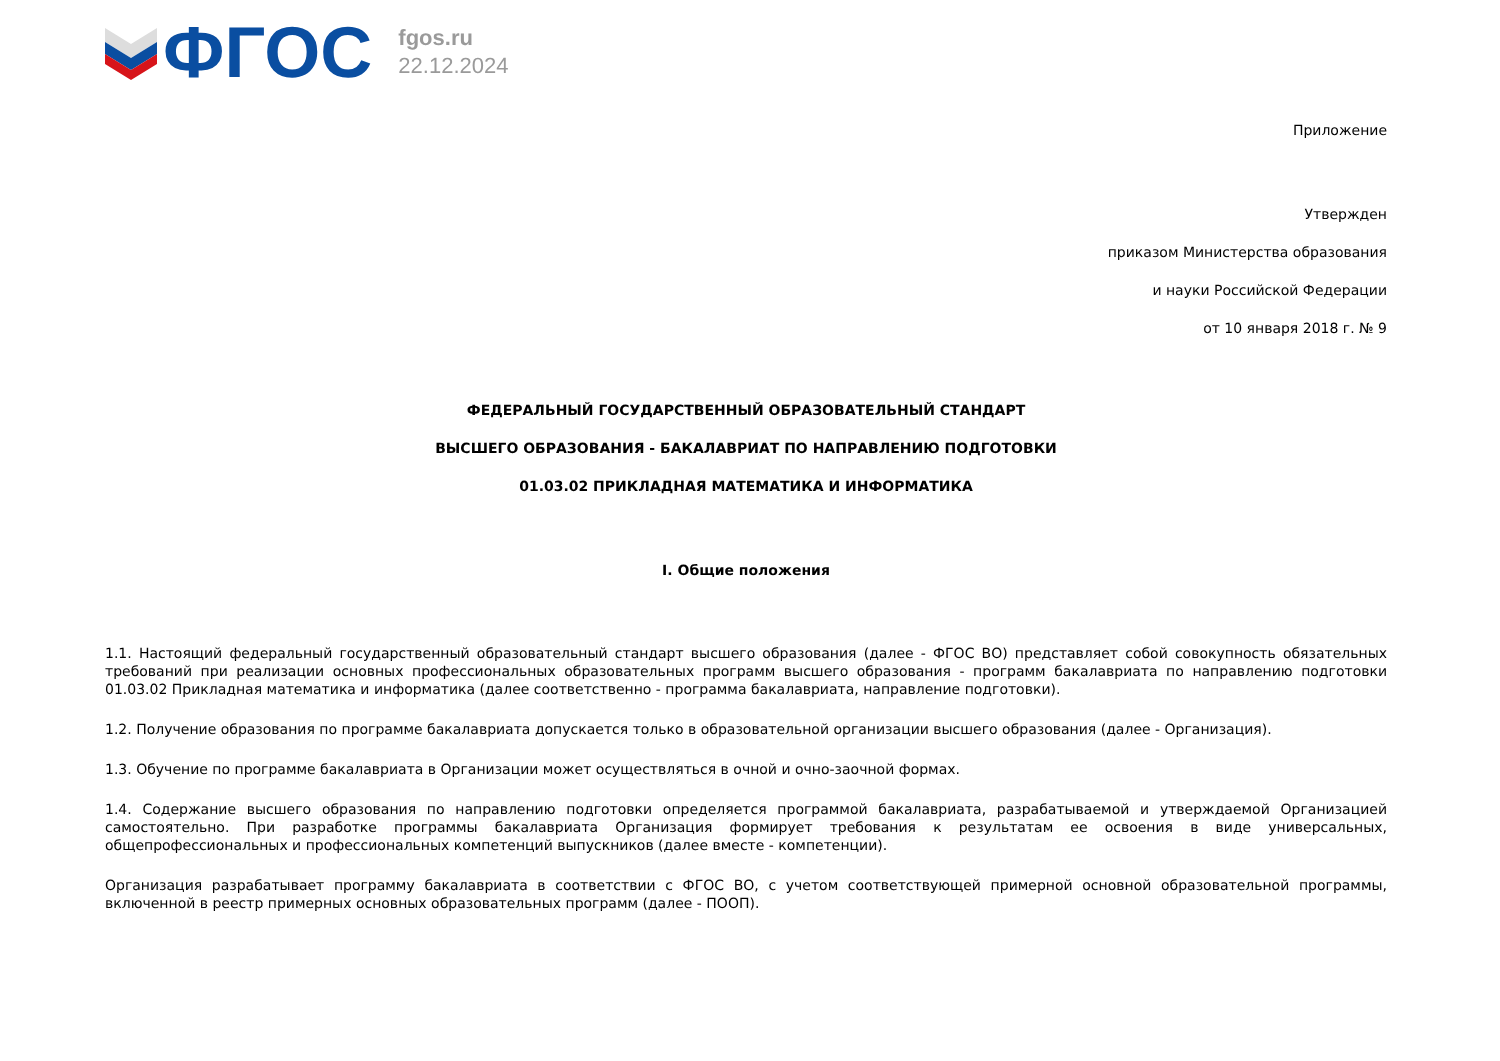ФГОС
fgos.ru
22.12.2024
Приложение
Утвержден
приказом Министерства образования
и науки Российской Федерации
от 10 января 2018 г. № 9
ФЕДЕРАЛЬНЫЙ ГОСУДАРСТВЕННЫЙ ОБРАЗОВАТЕЛЬНЫЙ СТАНДАРТ
ВЫСШЕГО ОБРАЗОВАНИЯ - БАКАЛАВРИАТ ПО НАПРАВЛЕНИЮ ПОДГОТОВКИ
01.03.02 ПРИКЛАДНАЯ МАТЕМАТИКА И ИНФОРМАТИКА
I. Общие положения
1.1. Настоящий федеральный государственный образовательный стандарт высшего образования (далее - ФГОС ВО) представляет собой совокупность обязательных требований при реализации основных профессиональных образовательных программ высшего образования - программ бакалавриата по направлению подготовки 01.03.02 Прикладная математика и информатика (далее соответственно - программа бакалавриата, направление подготовки).
1.2. Получение образования по программе бакалавриата допускается только в образовательной организации высшего образования (далее - Организация).
1.3. Обучение по программе бакалавриата в Организации может осуществляться в очной и очно-заочной формах.
1.4. Содержание высшего образования по направлению подготовки определяется программой бакалавриата, разрабатываемой и утверждаемой Организацией самостоятельно. При разработке программы бакалавриата Организация формирует требования к результатам ее освоения в виде универсальных, общепрофессиональных и профессиональных компетенций выпускников (далее вместе - компетенции).
Организация разрабатывает программу бакалавриата в соответствии с ФГОС ВО, с учетом соответствующей примерной основной образовательной программы, включенной в реестр примерных основных образовательных программ (далее - ПООП).